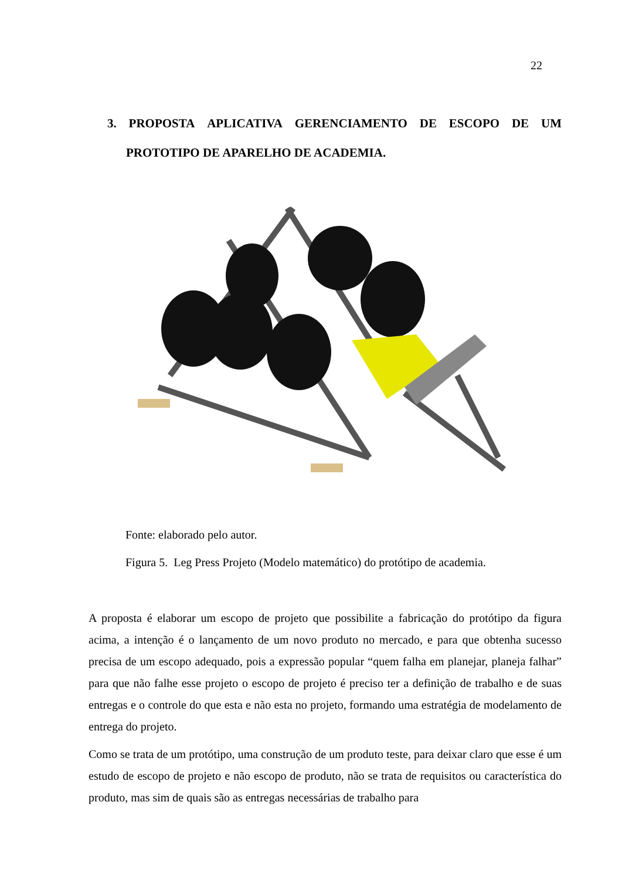22
3. PROPOSTA APLICATIVA GERENCIAMENTO DE ESCOPO DE UM
PROTOTIPO DE APARELHO DE ACADEMIA.
Fonte: elaborado pelo autor.
Figura 5. Leg Press Projeto (Modelo matemático) do protótipo de academia.
A proposta é elaborar um escopo de projeto que possibilite a fabricação do protótipo da figura acima, a intenção é o lançamento de um novo produto no mercado, e para que obtenha sucesso precisa de um escopo adequado, pois a expressão popular “quem falha em planejar, planeja falhar” para que não falhe esse projeto o escopo de projeto é preciso ter a definição de trabalho e de suas entregas e o controle do que esta e não esta no projeto, formando uma estratégia de modelamento de entrega do projeto.
Como se trata de um protótipo, uma construção de um produto teste, para deixar claro que esse é um estudo de escopo de projeto e não escopo de produto, não se trata de requisitos ou característica do produto, mas sim de quais são as entregas necessárias de trabalho para